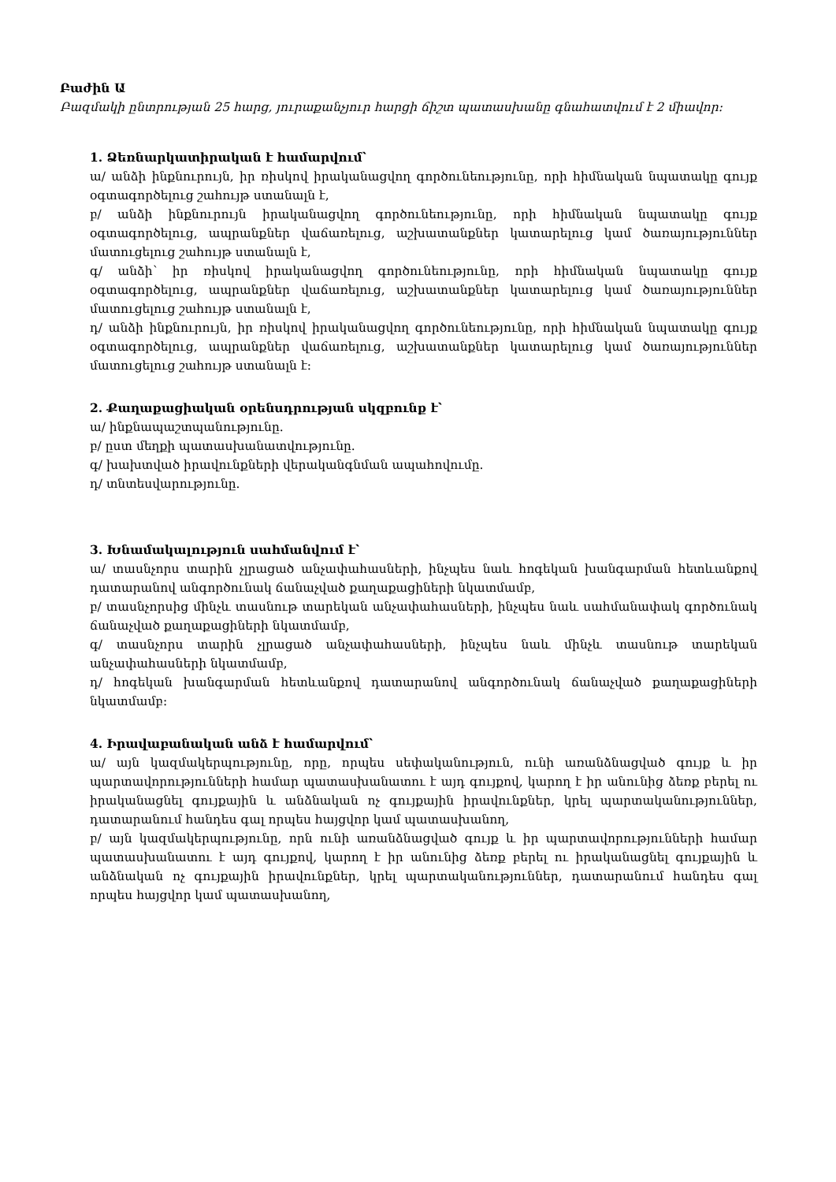Բաժին Ա
Բազմակի ընտրության 25 հարց, յուրաքանչյուր հարցի ճիշտ պատասխանը գնահատվում է 2 միավոր:
1. Ձեռնարկատիրական է համարվում՝
ա/ անձի ինքնուրույն, իր ռիսկով իրականացվող գործունեությունը, որի հիմնական նպատակը գույք օգտագործելուց շահույթ ստանալն է,
բ/ անձի ինքնուրույն իրականացվող գործունեությունը, որի հիմնական նպատակը գույք օգտագործելուց, ապրանքներ վաճառելուց, աշխատանքներ կատարելուց կամ ծառայություններ մատուցելուց շահույթ ստանալն է,
գ/ անձի՝ իր ռիսկով իրականացվող գործունեությունը, որի հիմնական նպատակը գույք օգտագործելուց, ապրանքներ վաճառելուց, աշխատանքներ կատարելուց կամ ծառայություններ մատուցելուց շահույթ ստանալն է,
դ/ անձի ինքնուրույն, իր ռիսկով իրականացվող գործունեությունը, որի հիմնական նպատակը գույք օգտագործելուց, ապրանքներ վաճառելուց, աշխատանքներ կատարելուց կամ ծառայություններ մատուցելուց շահույթ ստանալն է:
2. Քաղաքացիական օրենսդրության սկզբունք է՝
ա/ ինքնապաշտպանությունը.
բ/ ըստ մեղքի պատասխանատվությունը.
գ/ խախտված իրավունքների վերականգնման ապահովումը.
դ/ տնտեսվարությունը.
3. Խնամակալություն սահմանվում է՝
ա/ տասնչորս տարին չլրացած անչափահասների, ինչպես նաև հոգեկան խանգարման հետևանքով դատարանով անգործունակ ճանաչված քաղաքացիների նկատմամբ,
բ/ տասնչորսից մինչև տասնութ տարեկան անչափահասների, ինչպես նաև սահմանափակ գործունակ ճանաչված քաղաքացիների նկատմամբ,
գ/ տասնչորս տարին չլրացած անչափահասների, ինչպես նաև մինչև տասնութ տարեկան անչափահասների նկատմամբ,
դ/ հոգեկան խանգարման հետևանքով դատարանով անգործունակ ճանաչված քաղաքացիների նկատմամբ:
4. Իրավաբանական անձ է համարվում՝
ա/ այն կազմակերպությունը, որը, որպես սեփականություն, ունի առանձնացված գույք և իր պարտավորությունների համար պատասխանատու է այդ գույքով, կարող է իր անունից ձեռք բերել ու իրականացնել գույքային և անձնական ոչ գույքային իրավունքներ, կրել պարտականություններ, դատարանում հանդես գալ որպես հայցվոր կամ պատասխանող,
բ/ այն կազմակերպությունը, որն ունի առանձնացված գույք և իր պարտավորությունների համար պատասխանատու է այդ գույքով, կարող է իր անունից ձեռք բերել ու իրականացնել գույքային և անձնական ոչ գույքային իրավունքներ, կրել պարտականություններ, դատարանում հանդես գալ որպես հայցվոր կամ պատասխանող,